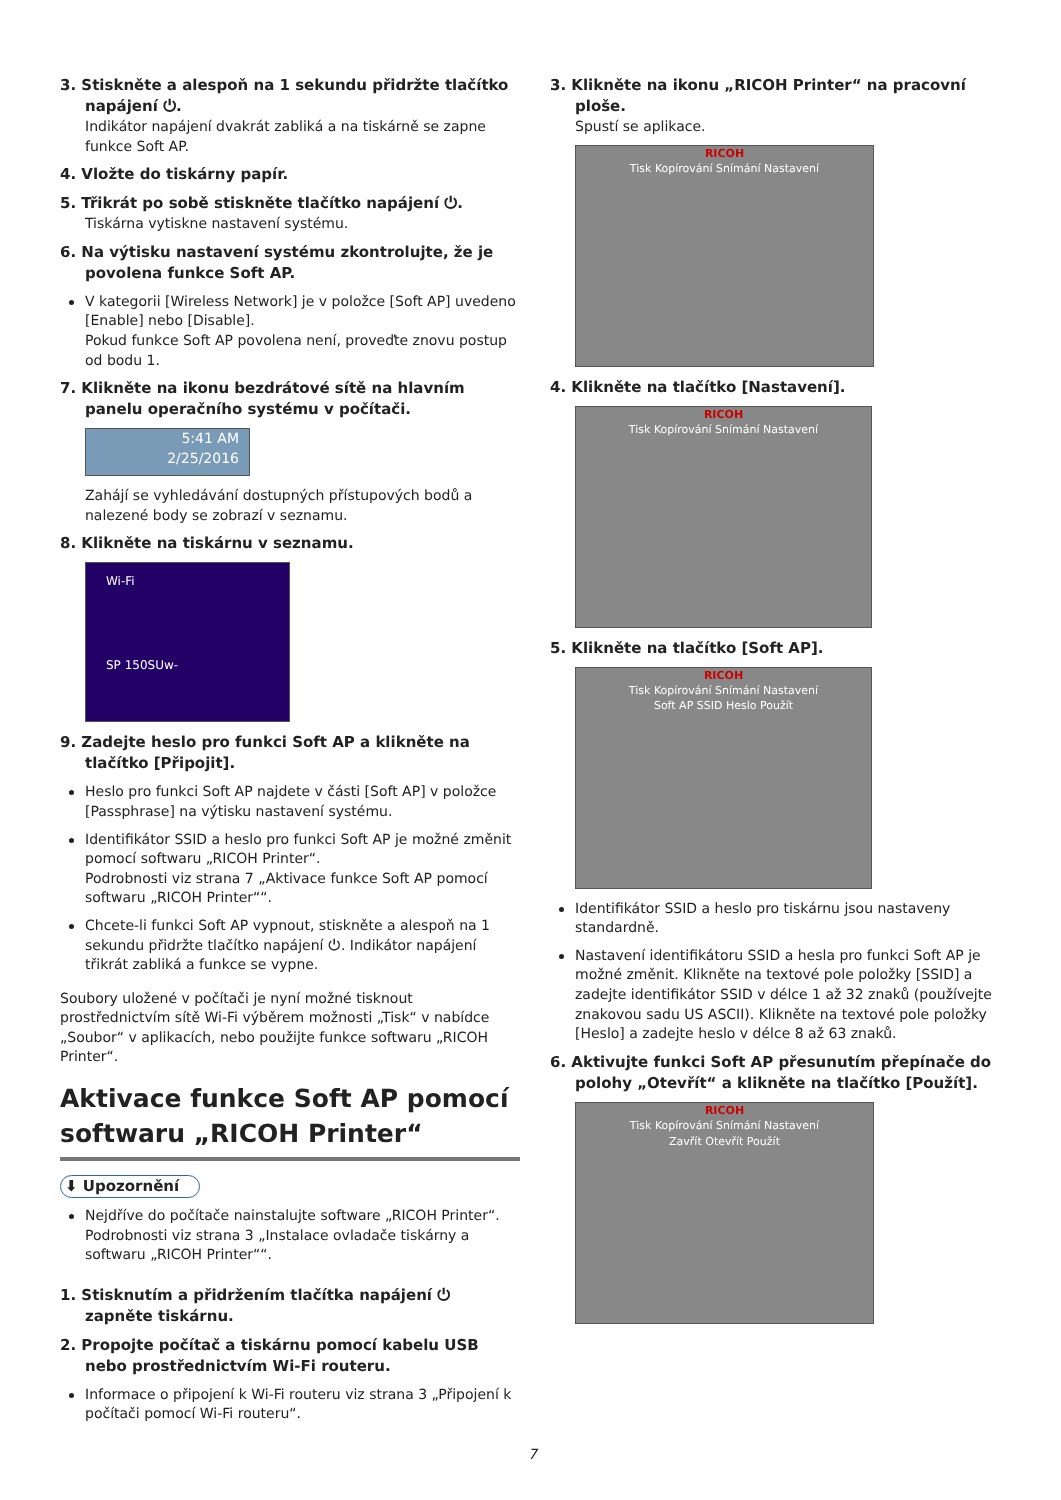3. Stiskněte a alespoň na 1 sekundu přidržte tlačítko napájení ⏻.
Indikátor napájení dvakrát zabliká a na tiskárně se zapne funkce Soft AP.
4. Vložte do tiskárny papír.
5. Třikrát po sobě stiskněte tlačítko napájení ⏻.
Tiskárna vytiskne nastavení systému.
6. Na výtisku nastavení systému zkontrolujte, že je povolena funkce Soft AP.
V kategorii [Wireless Network] je v položce [Soft AP] uvedeno [Enable] nebo [Disable].
Pokud funkce Soft AP povolena není, proveďte znovu postup od bodu 1.
7. Klikněte na ikonu bezdrátové sítě na hlavním panelu operačního systému v počítači.
5:41 AM
2/25/2016
Zahájí se vyhledávání dostupných přístupových bodů a nalezené body se zobrazí v seznamu.
8. Klikněte na tiskárnu v seznamu.
Wi-Fi
SP 150SUw-
9. Zadejte heslo pro funkci Soft AP a klikněte na tlačítko [Připojit].
Heslo pro funkci Soft AP najdete v části [Soft AP] v položce [Passphrase] na výtisku nastavení systému.
Identifikátor SSID a heslo pro funkci Soft AP je možné změnit pomocí softwaru „RICOH Printer“.
Podrobnosti viz strana 7 „Aktivace funkce Soft AP pomocí softwaru „RICOH Printer““.
Chcete-li funkci Soft AP vypnout, stiskněte a alespoň na 1 sekundu přidržte tlačítko napájení ⏻. Indikátor napájení třikrát zabliká a funkce se vypne.
Soubory uložené v počítači je nyní možné tisknout prostřednictvím sítě Wi-Fi výběrem možnosti „Tisk“ v nabídce „Soubor“ v aplikacích, nebo použijte funkce softwaru „RICOH Printer“.
Aktivace funkce Soft AP pomocí softwaru „RICOH Printer“
⬇ Upozornění
Nejdříve do počítače nainstalujte software „RICOH Printer“. Podrobnosti viz strana 3 „Instalace ovladače tiskárny a softwaru „RICOH Printer““.
1. Stisknutím a přidržením tlačítka napájení ⏻ zapněte tiskárnu.
2. Propojte počítač a tiskárnu pomocí kabelu USB nebo prostřednictvím Wi-Fi routeru.
Informace o připojení k Wi-Fi routeru viz strana 3 „Připojení k počítači pomocí Wi-Fi routeru“.
3. Klikněte na ikonu „RICOH Printer“ na pracovní ploše.
Spustí se aplikace.
RICOH
Tisk Kopírování Snímání Nastavení
4. Klikněte na tlačítko [Nastavení].
RICOH
Tisk Kopírování Snímání Nastavení
5. Klikněte na tlačítko [Soft AP].
RICOH
Tisk Kopírování Snímání Nastavení
Soft AP SSID Heslo Použít
Identifikátor SSID a heslo pro tiskárnu jsou nastaveny standardně.
Nastavení identifikátoru SSID a hesla pro funkci Soft AP je možné změnit. Klikněte na textové pole položky [SSID] a zadejte identifikátor SSID v délce 1 až 32 znaků (používejte znakovou sadu US ASCII). Klikněte na textové pole položky [Heslo] a zadejte heslo v délce 8 až 63 znaků.
6. Aktivujte funkci Soft AP přesunutím přepínače do polohy „Otevřít“ a klikněte na tlačítko [Použít].
RICOH
Tisk Kopírování Snímání Nastavení
Zavřít Otevřít Použít
7